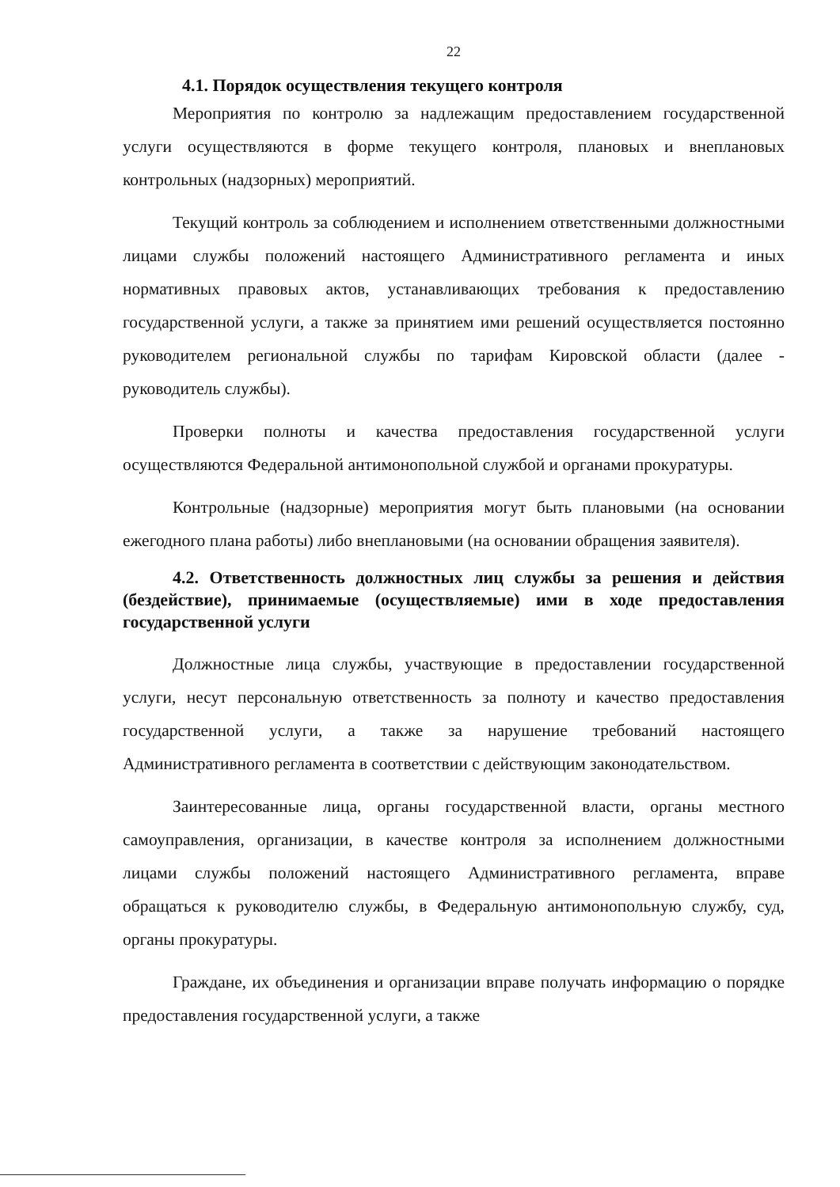22
4.1. Порядок осуществления текущего контроля
Мероприятия по контролю за надлежащим предоставлением государственной услуги осуществляются в форме текущего контроля, плановых и внеплановых контрольных (надзорных) мероприятий.
Текущий контроль за соблюдением и исполнением ответственными должностными лицами службы положений настоящего Административного регламента и иных нормативных правовых актов, устанавливающих требования к предоставлению государственной услуги, а также за принятием ими решений осуществляется постоянно руководителем региональной службы по тарифам Кировской области (далее - руководитель службы).
Проверки полноты и качества предоставления государственной услуги осуществляются Федеральной антимонопольной службой и органами прокуратуры.
Контрольные (надзорные) мероприятия могут быть плановыми (на основании ежегодного плана работы) либо внеплановыми (на основании обращения заявителя).
4.2. Ответственность должностных лиц службы за решения и действия (бездействие), принимаемые (осуществляемые) ими в ходе предоставления государственной услуги
Должностные лица службы, участвующие в предоставлении государственной услуги, несут персональную ответственность за полноту и качество предоставления государственной услуги, а также за нарушение требований настоящего Административного регламента в соответствии с действующим законодательством.
Заинтересованные лица, органы государственной власти, органы местного самоуправления, организации, в качестве контроля за исполнением должностными лицами службы положений настоящего Административного регламента, вправе обращаться к руководителю службы, в Федеральную антимонопольную службу, суд, органы прокуратуры.
Граждане, их объединения и организации вправе получать информацию о порядке предоставления государственной услуги, а также